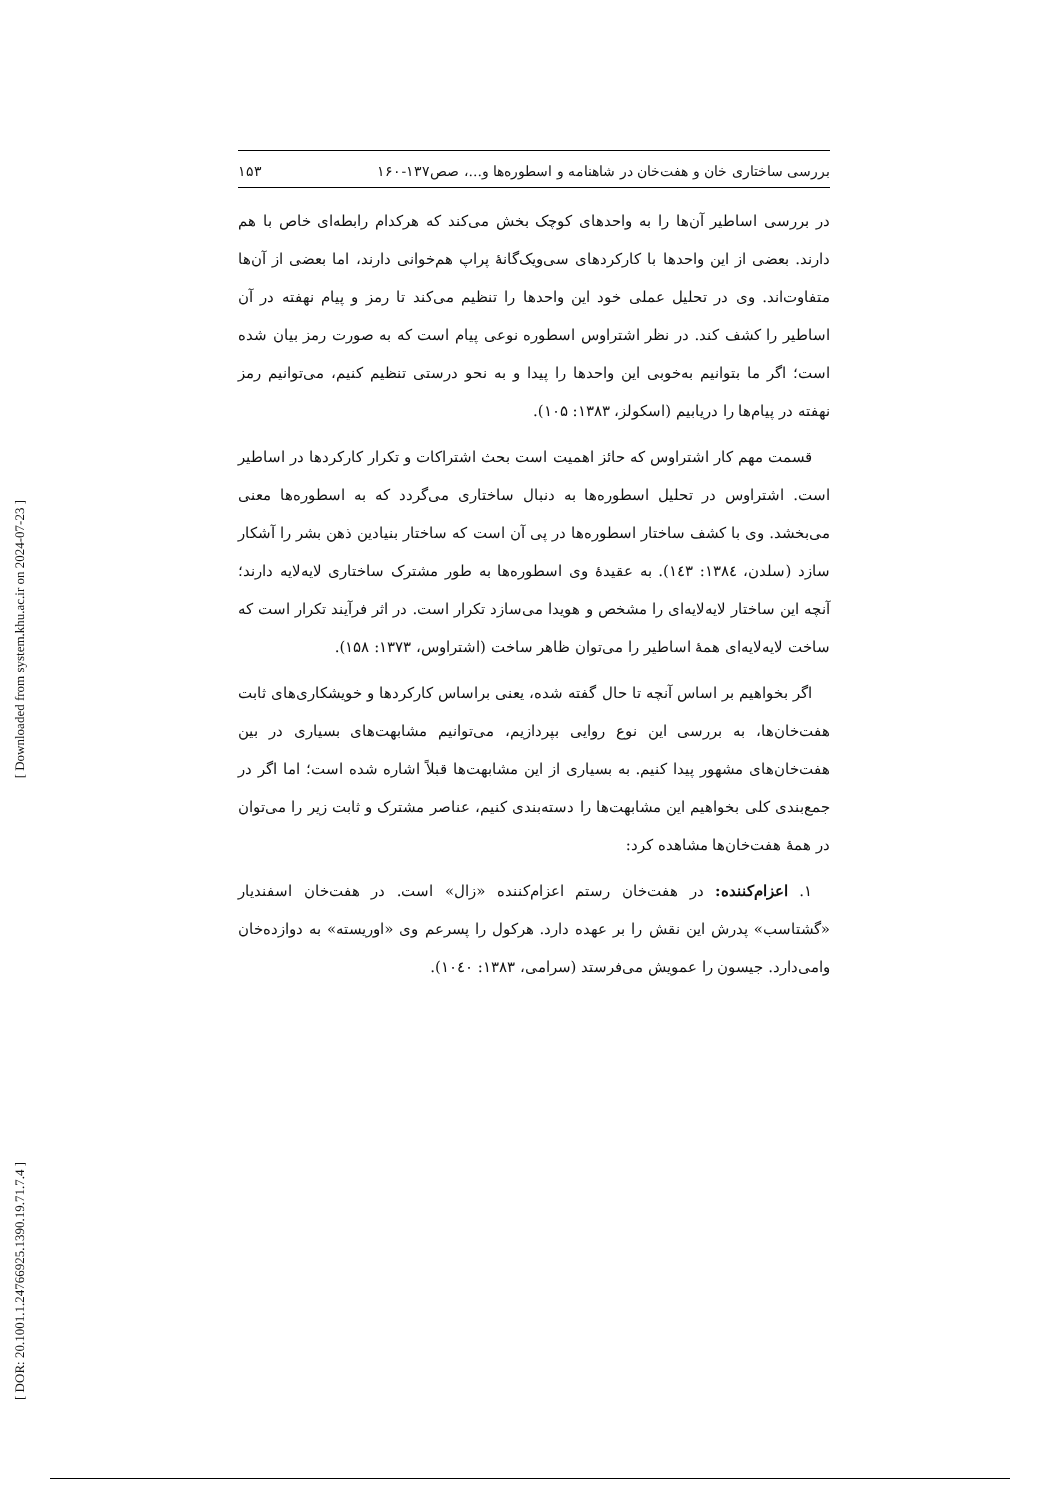[ Downloaded from system.khu.ac.ir on 2024-07-23 ]
[ DOR: 20.1001.1.24766925.1390.19.71.7.4 ]
بررسی ساختاری خان و هفت‌خان در شاهنامه و اسطوره‌ها و...، صص۱۳۷-۱۶۰ ۱۵۳
در بررسی اساطیر آن‌ها را به واحدهای کوچک بخش می‌کند که هرکدام رابطه‌ای خاص با هم دارند. بعضی از این واحدها با کارکردهای سی‌ویک‌گانهٔ پراپ هم‌خوانی دارند، اما بعضی از آن‌ها متفاوت‌اند. وی در تحلیل عملی خود این واحدها را تنظیم می‌کند تا رمز و پیام نهفته در آن اساطیر را کشف کند. در نظر اشتراوس اسطوره نوعی پیام است که به صورت رمز بیان شده است؛ اگر ما بتوانیم به‌خوبی این واحدها را پیدا و به نحو درستی تنظیم کنیم، می‌توانیم رمز نهفته در پیام‌ها را دریابیم (اسکولز، ۱۳۸۳: ۱۰۵).
قسمت مهم کار اشتراوس که حائز اهمیت است بحث اشتراکات و تکرار کارکردها در اساطیر است. اشتراوس در تحلیل اسطوره‌ها به دنبال ساختاری می‌گردد که به اسطوره‌ها معنی می‌بخشد. وی با کشف ساختار اسطوره‌ها در پی آن است که ساختار بنیادین ذهن بشر را آشکار سازد (سلدن، ۱۳۸٤: ۱٤۳). به عقیدهٔ وی اسطوره‌ها به طور مشترک ساختاری لایه‌لایه دارند؛ آنچه این ساختار لایه‌لایه‌ای را مشخص و هویدا می‌سازد تکرار است. در اثر فرآیند تکرار است که ساخت لایه‌لایه‌ای همهٔ اساطیر را می‌توان ظاهر ساخت (اشتراوس، ۱۳۷۳: ۱۵۸).
اگر بخواهیم بر اساس آنچه تا حال گفته شده، یعنی براساس کارکردها و خویشکاری‌های ثابت هفت‌خان‌ها، به بررسی این نوع روایی بپردازیم، می‌توانیم مشابهت‌های بسیاری در بین هفت‌خان‌های مشهور پیدا کنیم. به بسیاری از این مشابهت‌ها قبلاً اشاره شده است؛ اما اگر در جمع‌بندی کلی بخواهیم این مشابهت‌ها را دسته‌بندی کنیم، عناصر مشترک و ثابت زیر را می‌توان در همهٔ هفت‌خان‌ها مشاهده کرد:
۱. اعزام‌کننده: در هفت‌خان رستم اعزام‌کننده «زال» است. در هفت‌خان اسفندیار «گشتاسب» پدرش این نقش را بر عهده دارد. هرکول را پسرعم وی «اوریسته» به دوازده‌خان وامی‌دارد. جیسون را عمویش می‌فرستد (سرامی، ۱۳۸۳: ۱۰٤۰).